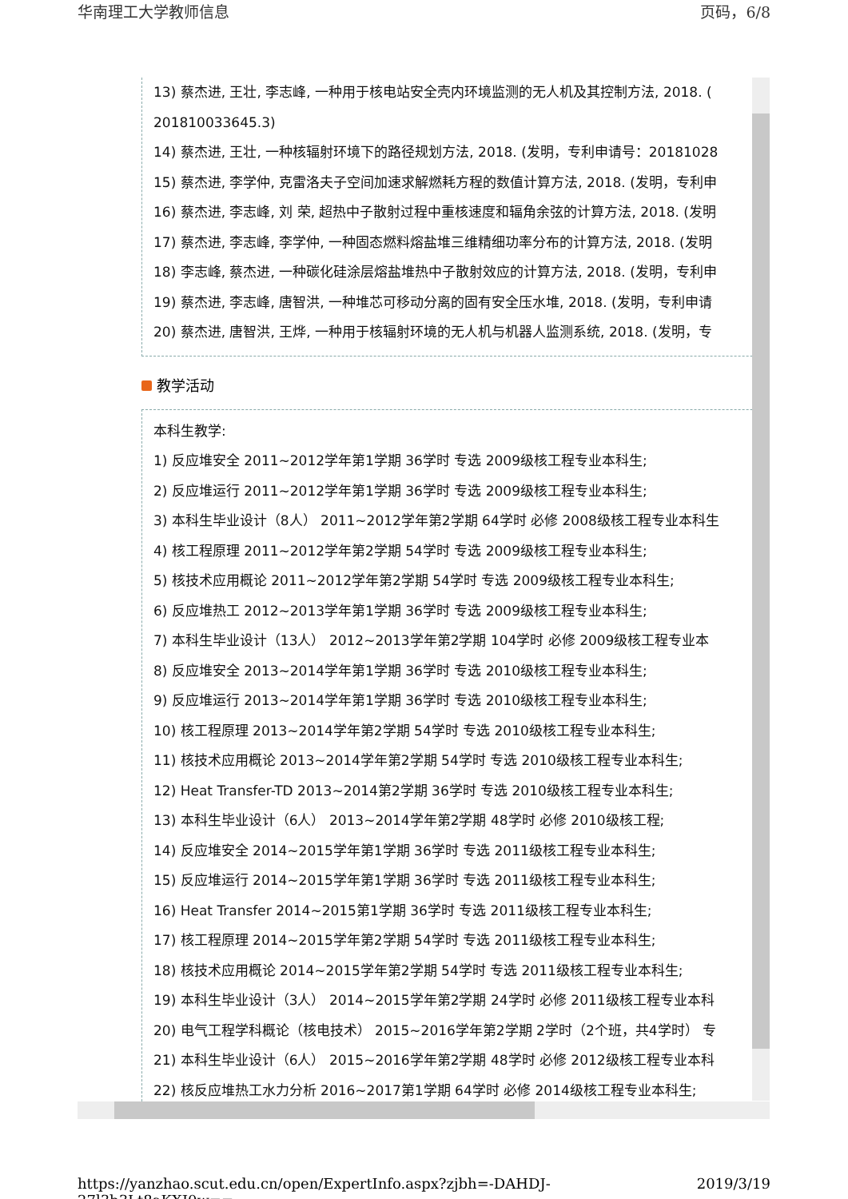华南理工大学教师信息 页码，6/8
13) 蔡杰进, 王壮, 李志峰, 一种用于核电站安全壳内环境监测的无人机及其控制方法, 2018. (
201810033645.3)
14) 蔡杰进, 王壮, 一种核辐射环境下的路径规划方法, 2018. (发明，专利申请号：20181028
15) 蔡杰进, 李学仲, 克雷洛夫子空间加速求解燃耗方程的数值计算方法, 2018. (发明，专利申
16) 蔡杰进, 李志峰, 刘 荣, 超热中子散射过程中重核速度和辐角余弦的计算方法, 2018. (发明
17) 蔡杰进, 李志峰, 李学仲, 一种固态燃料熔盐堆三维精细功率分布的计算方法, 2018. (发明
18) 李志峰, 蔡杰进, 一种碳化硅涂层熔盐堆热中子散射效应的计算方法, 2018. (发明，专利申
19) 蔡杰进, 李志峰, 唐智洪, 一种堆芯可移动分离的固有安全压水堆, 2018. (发明，专利申请
20) 蔡杰进, 唐智洪, 王烨, 一种用于核辐射环境的无人机与机器人监测系统, 2018. (发明，专
教学活动
本科生教学:
1) 反应堆安全 2011~2012学年第1学期 36学时 专选 2009级核工程专业本科生;
2) 反应堆运行 2011~2012学年第1学期 36学时 专选 2009级核工程专业本科生;
3) 本科生毕业设计（8人） 2011~2012学年第2学期 64学时 必修 2008级核工程专业本科生
4) 核工程原理 2011~2012学年第2学期 54学时 专选 2009级核工程专业本科生;
5) 核技术应用概论 2011~2012学年第2学期 54学时 专选 2009级核工程专业本科生;
6) 反应堆热工 2012~2013学年第1学期 36学时 专选 2009级核工程专业本科生;
7) 本科生毕业设计（13人） 2012~2013学年第2学期 104学时 必修 2009级核工程专业本
8) 反应堆安全 2013~2014学年第1学期 36学时 专选 2010级核工程专业本科生;
9) 反应堆运行 2013~2014学年第1学期 36学时 专选 2010级核工程专业本科生;
10) 核工程原理 2013~2014学年第2学期 54学时 专选 2010级核工程专业本科生;
11) 核技术应用概论 2013~2014学年第2学期 54学时 专选 2010级核工程专业本科生;
12) Heat Transfer-TD 2013~2014第2学期 36学时 专选 2010级核工程专业本科生;
13) 本科生毕业设计（6人） 2013~2014学年第2学期 48学时 必修 2010级核工程;
14) 反应堆安全 2014~2015学年第1学期 36学时 专选 2011级核工程专业本科生;
15) 反应堆运行 2014~2015学年第1学期 36学时 专选 2011级核工程专业本科生;
16) Heat Transfer 2014~2015第1学期 36学时 专选 2011级核工程专业本科生;
17) 核工程原理 2014~2015学年第2学期 54学时 专选 2011级核工程专业本科生;
18) 核技术应用概论 2014~2015学年第2学期 54学时 专选 2011级核工程专业本科生;
19) 本科生毕业设计（3人） 2014~2015学年第2学期 24学时 必修 2011级核工程专业本科
20) 电气工程学科概论（核电技术） 2015~2016学年第2学期 2学时（2个班，共4学时） 专
21) 本科生毕业设计（6人） 2015~2016学年第2学期 48学时 必修 2012级核工程专业本科
22) 核反应堆热工水力分析 2016~2017第1学期 64学时 必修 2014级核工程专业本科生;
https://yanzhao.scut.edu.cn/open/ExpertInfo.aspx?zjbh=-DAHDJ-27l3b3Lt8aKXJ0w== 2019/3/19